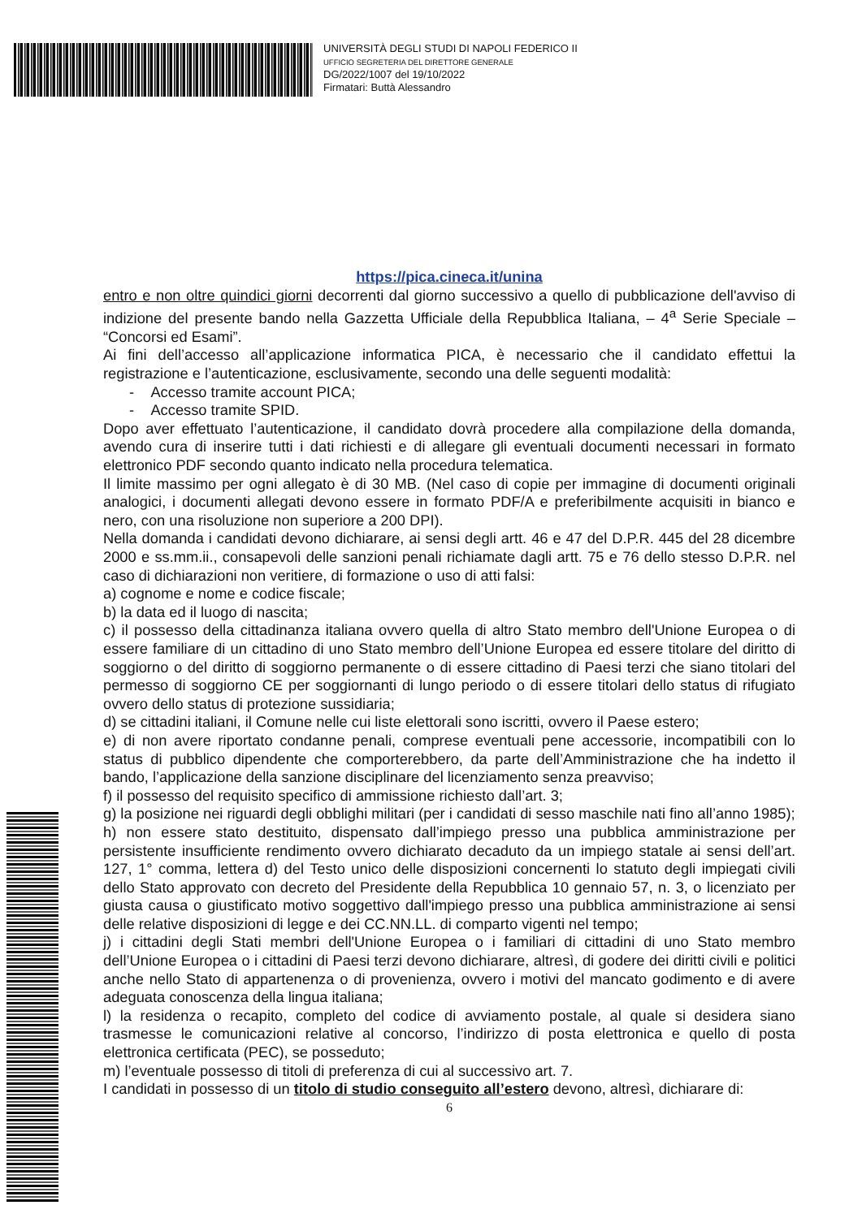UNIVERSITÀ DEGLI STUDI DI NAPOLI FEDERICO II
UFFICIO SEGRETERIA DEL DIRETTORE GENERALE
DG/2022/1007 del 19/10/2022
Firmatari: Buttà Alessandro
https://pica.cineca.it/unina
entro e non oltre quindici giorni decorrenti dal giorno successivo a quello di pubblicazione dell'avviso di indizione del presente bando nella Gazzetta Ufficiale della Repubblica Italiana, – 4<sup>a</sup> Serie Speciale – “Concorsi ed Esami”.
Ai fini dell’accesso all’applicazione informatica PICA, è necessario che il candidato effettui la registrazione e l’autenticazione, esclusivamente, secondo una delle seguenti modalità:
- Accesso tramite account PICA;
- Accesso tramite SPID.
Dopo aver effettuato l’autenticazione, il candidato dovrà procedere alla compilazione della domanda, avendo cura di inserire tutti i dati richiesti e di allegare gli eventuali documenti necessari in formato elettronico PDF secondo quanto indicato nella procedura telematica.
Il limite massimo per ogni allegato è di 30 MB. (Nel caso di copie per immagine di documenti originali analogici, i documenti allegati devono essere in formato PDF/A e preferibilmente acquisiti in bianco e nero, con una risoluzione non superiore a 200 DPI).
Nella domanda i candidati devono dichiarare, ai sensi degli artt. 46 e 47 del D.P.R. 445 del 28 dicembre 2000 e ss.mm.ii., consapevoli delle sanzioni penali richiamate dagli artt. 75 e 76 dello stesso D.P.R. nel caso di dichiarazioni non veritiere, di formazione o uso di atti falsi:
a) cognome e nome e codice fiscale;
b) la data ed il luogo di nascita;
c) il possesso della cittadinanza italiana ovvero quella di altro Stato membro dell'Unione Europea o di essere familiare di un cittadino di uno Stato membro dell’Unione Europea ed essere titolare del diritto di soggiorno o del diritto di soggiorno permanente o di essere cittadino di Paesi terzi che siano titolari del permesso di soggiorno CE per soggiornanti di lungo periodo o di essere titolari dello status di rifugiato ovvero dello status di protezione sussidiaria;
d) se cittadini italiani, il Comune nelle cui liste elettorali sono iscritti, ovvero il Paese estero;
e) di non avere riportato condanne penali, comprese eventuali pene accessorie, incompatibili con lo status di pubblico dipendente che comporterebbero, da parte dell’Amministrazione che ha indetto il bando, l’applicazione della sanzione disciplinare del licenziamento senza preavviso;
f) il possesso del requisito specifico di ammissione richiesto dall’art. 3;
g) la posizione nei riguardi degli obblighi militari (per i candidati di sesso maschile nati fino all’anno 1985);
h) non essere stato destituito, dispensato dall’impiego presso una pubblica amministrazione per persistente insufficiente rendimento ovvero dichiarato decaduto da un impiego statale ai sensi dell’art. 127, 1° comma, lettera d) del Testo unico delle disposizioni concernenti lo statuto degli impiegati civili dello Stato approvato con decreto del Presidente della Repubblica 10 gennaio 57, n. 3, o licenziato per giusta causa o giustificato motivo soggettivo dall'impiego presso una pubblica amministrazione ai sensi delle relative disposizioni di legge e dei CC.NN.LL. di comparto vigenti nel tempo;
j) i cittadini degli Stati membri dell'Unione Europea o i familiari di cittadini di uno Stato membro dell’Unione Europea o i cittadini di Paesi terzi devono dichiarare, altresì, di godere dei diritti civili e politici anche nello Stato di appartenenza o di provenienza, ovvero i motivi del mancato godimento e di avere adeguata conoscenza della lingua italiana;
l) la residenza o recapito, completo del codice di avviamento postale, al quale si desidera siano trasmesse le comunicazioni relative al concorso, l’indirizzo di posta elettronica e quello di posta elettronica certificata (PEC), se posseduto;
m) l’eventuale possesso di titoli di preferenza di cui al successivo art. 7.
I candidati in possesso di un titolo di studio conseguito all’estero devono, altresì, dichiarare di:
6